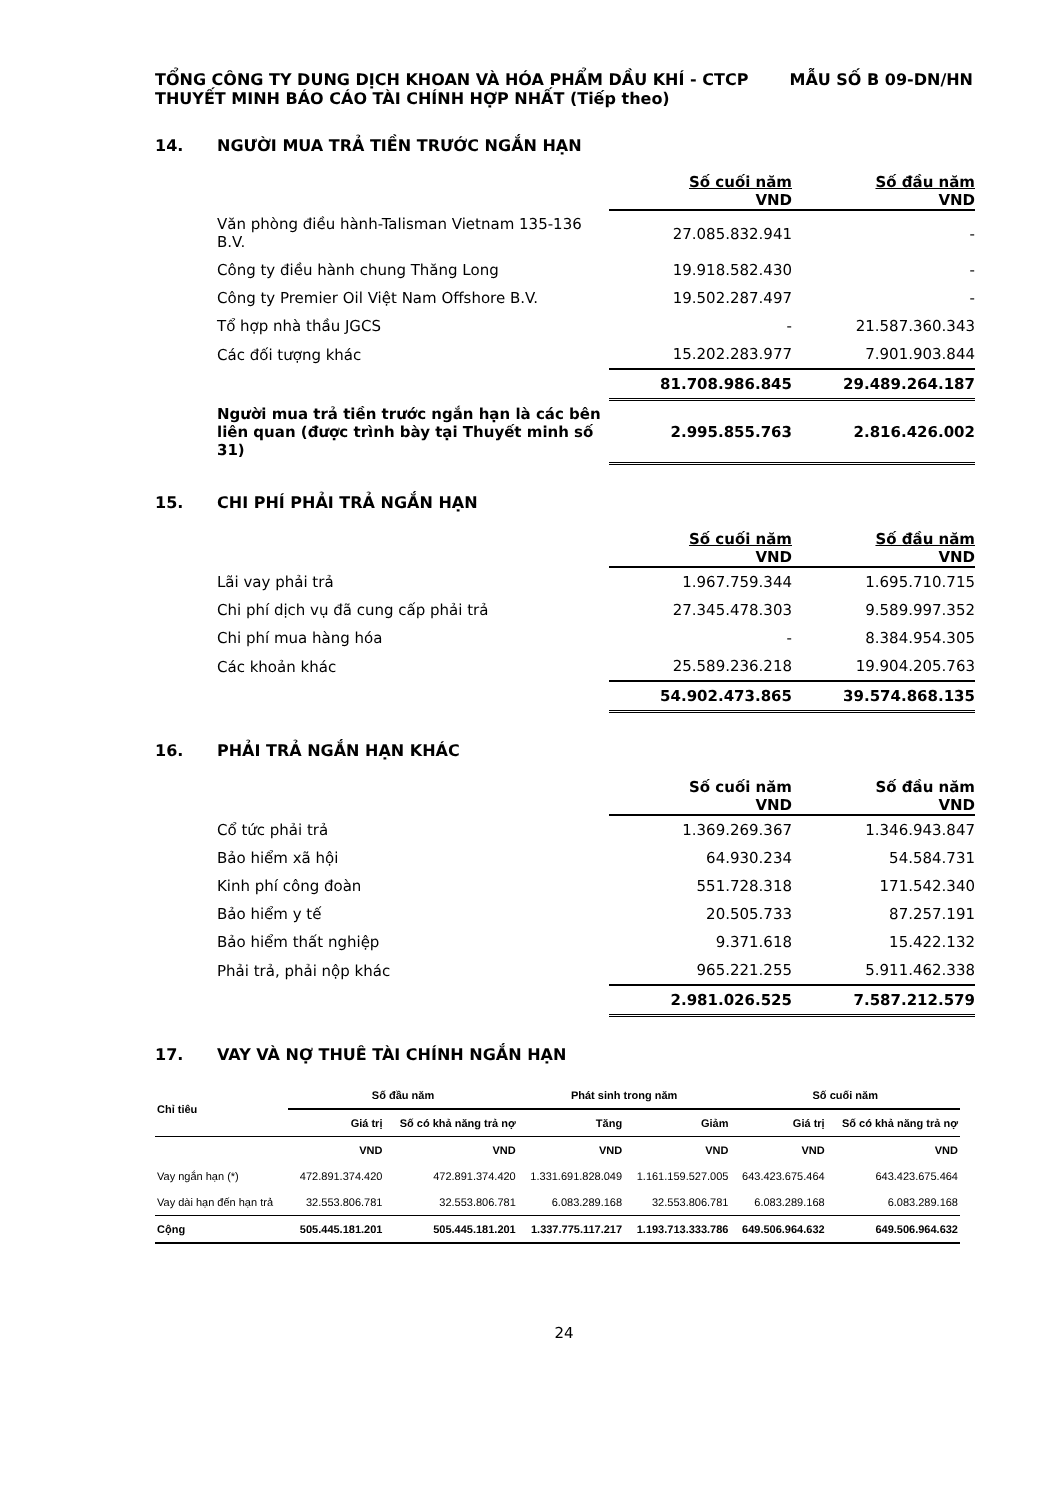TỔNG CÔNG TY DUNG DỊCH KHOAN VÀ HÓA PHẨM DẦU KHÍ - CTCP
THUYẾT MINH BÁO CÁO TÀI CHÍNH HỢP NHẤT (Tiếp theo)
MẪU SỐ B 09-DN/HN
14. NGƯỜI MUA TRẢ TIỀN TRƯỚC NGẮN HẠN
| | Số cuối năm VND | Số đầu năm VND |
| --- | --- | --- |
| Văn phòng điều hành-Talisman Vietnam 135-136 B.V. | 27.085.832.941 | - |
| Công ty điều hành chung Thăng Long | 19.918.582.430 | - |
| Công ty Premier Oil Việt Nam Offshore B.V. | 19.502.287.497 | - |
| Tổ hợp nhà thầu JGCS | - | 21.587.360.343 |
| Các đối tượng khác | 15.202.283.977 | 7.901.903.844 |
| | 81.708.986.845 | 29.489.264.187 |
| Người mua trả tiền trước ngắn hạn là các bên liên quan (được trình bày tại Thuyết minh số 31) | 2.995.855.763 | 2.816.426.002 |
15. CHI PHÍ PHẢI TRẢ NGẮN HẠN
| | Số cuối năm VND | Số đầu năm VND |
| --- | --- | --- |
| Lãi vay phải trả | 1.967.759.344 | 1.695.710.715 |
| Chi phí dịch vụ đã cung cấp phải trả | 27.345.478.303 | 9.589.997.352 |
| Chi phí mua hàng hóa | - | 8.384.954.305 |
| Các khoản khác | 25.589.236.218 | 19.904.205.763 |
| | 54.902.473.865 | 39.574.868.135 |
16. PHẢI TRẢ NGẮN HẠN KHÁC
| | Số cuối năm VND | Số đầu năm VND |
| --- | --- | --- |
| Cổ tức phải trả | 1.369.269.367 | 1.346.943.847 |
| Bảo hiểm xã hội | 64.930.234 | 54.584.731 |
| Kinh phí công đoàn | 551.728.318 | 171.542.340 |
| Bảo hiểm y tế | 20.505.733 | 87.257.191 |
| Bảo hiểm thất nghiệp | 9.371.618 | 15.422.132 |
| Phải trả, phải nộp khác | 965.221.255 | 5.911.462.338 |
| | 2.981.026.525 | 7.587.212.579 |
17. VAY VÀ NỢ THUÊ TÀI CHÍNH NGẮN HẠN
| Chỉ tiêu | Số đầu năm | | Phát sinh trong năm | | Số cuối năm | |
| --- | --- | --- | --- | --- | --- | --- |
| | Giá trị | Số có khả năng trả nợ | Tăng | Giảm | Giá trị | Số có khả năng trả nợ |
| | VND | VND | VND | VND | VND | VND |
| Vay ngắn hạn (*) | 472.891.374.420 | 472.891.374.420 | 1.331.691.828.049 | 1.161.159.527.005 | 643.423.675.464 | 643.423.675.464 |
| Vay dài hạn đến hạn trả | 32.553.806.781 | 32.553.806.781 | 6.083.289.168 | 32.553.806.781 | 6.083.289.168 | 6.083.289.168 |
| Cộng | 505.445.181.201 | 505.445.181.201 | 1.337.775.117.217 | 1.193.713.333.786 | 649.506.964.632 | 649.506.964.632 |
24